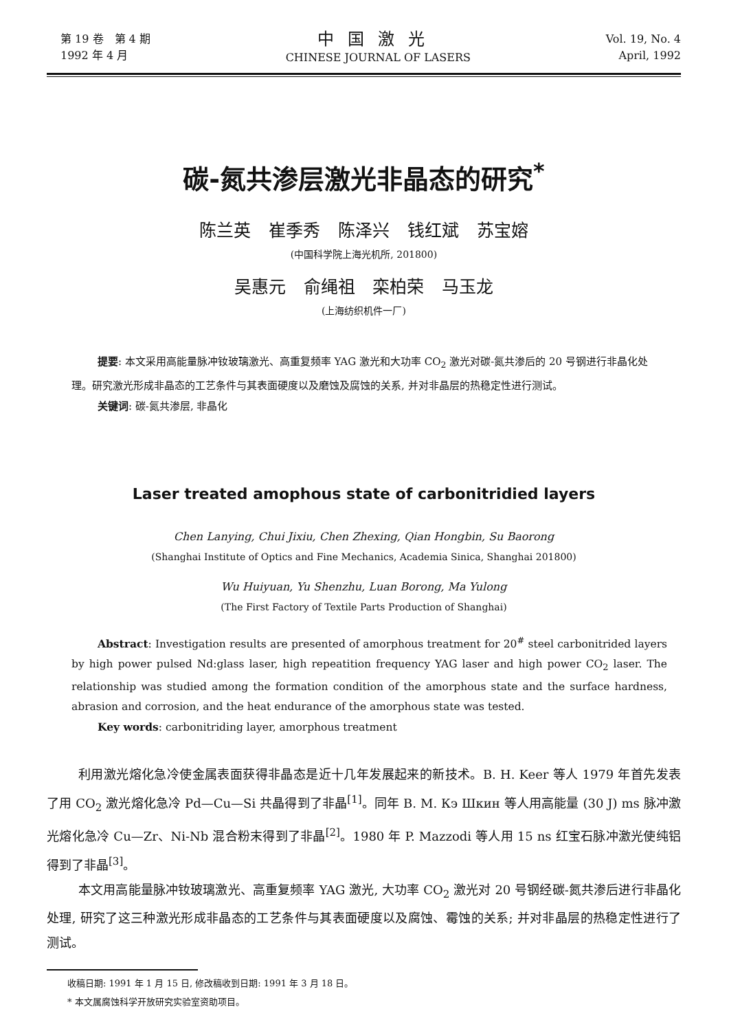第 19 卷　第 4 期
1992 年 4 月
中国激光
CHINESE JOURNAL OF LASERS
Vol. 19, No. 4
April, 1992
碳-氮共渗层激光非晶态的研究<sup>*</sup>
陈兰英 崔季秀 陈泽兴 钱红斌 苏宝嫆
(中国科学院上海光机所, 201800)
吴惠元 俞绳祖 栾柏荣 马玉龙
(上海纺织机件一厂)
提要: 本文采用高能量脉冲钕玻璃激光、高重复频率 YAG 激光和大功率 CO<sub>2</sub> 激光对碳-氮共渗后的 20 号钢进行非晶化处理。研究激光形成非晶态的工艺条件与其表面硬度以及磨蚀及腐蚀的关系, 并对非晶层的热稳定性进行测试。
关键词: 碳-氮共渗层, 非晶化
Laser treated amophous state of carbonitridied layers
Chen Lanying, Chui Jixiu, Chen Zhexing, Qian Hongbin, Su Baorong
(Shanghai Institute of Optics and Fine Mechanics, Academia Sinica, Shanghai 201800)
Wu Huiyuan, Yu Shenzhu, Luan Borong, Ma Yulong
(The First Factory of Textile Parts Production of Shanghai)
Abstract: Investigation results are presented of amorphous treatment for 20<sup>#</sup> steel carbonitrided layers by high power pulsed Nd:glass laser, high repeatition frequency YAG laser and high power CO<sub>2</sub> laser. The relationship was studied among the formation condition of the amorphous state and the surface hardness, abrasion and corrosion, and the heat endurance of the amorphous state was tested.
Key words: carbonitriding layer, amorphous treatment
利用激光熔化急冷使金属表面获得非晶态是近十几年发展起来的新技术。B. H. Keer 等人 1979 年首先发表了用 CO<sub>2</sub> 激光熔化急冷 Pd—Cu—Si 共晶得到了非晶<sup>[1]</sup>。同年 B. M. Кэ Шкин 等人用高能量 (30 J) ms 脉冲激光熔化急冷 Cu—Zr、Ni-Nb 混合粉末得到了非晶<sup>[2]</sup>。1980 年 P. Mazzodi 等人用 15 ns 红宝石脉冲激光使纯铝得到了非晶<sup>[3]</sup>。
本文用高能量脉冲钕玻璃激光、高重复频率 YAG 激光, 大功率 CO<sub>2</sub> 激光对 20 号钢经碳-氮共渗后进行非晶化处理, 研究了这三种激光形成非晶态的工艺条件与其表面硬度以及腐蚀、霉蚀的关系; 并对非晶层的热稳定性进行了测试。
收稿日期: 1991 年 1 月 15 日, 修改稿收到日期: 1991 年 3 月 18 日。
* 本文属腐蚀科学开放研究实验室资助项目。